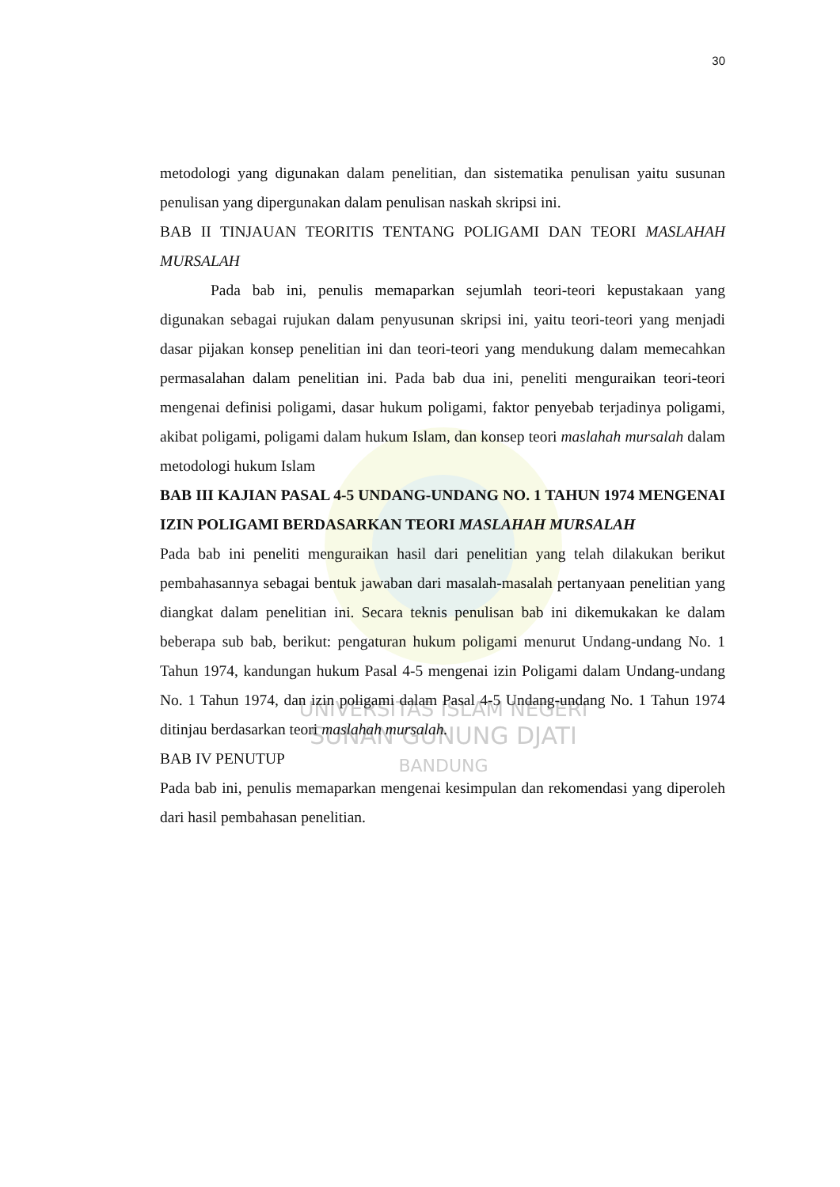UNIVERSITAS ISLAM NEGERI
SUNAN GUNUNG DJATI
BANDUNG
30
metodologi yang digunakan dalam penelitian, dan sistematika penulisan yaitu susunan penulisan yang dipergunakan dalam penulisan naskah skripsi ini.
BAB II TINJAUAN TEORITIS TENTANG POLIGAMI DAN TEORI MASLAHAH MURSALAH
Pada bab ini, penulis memaparkan sejumlah teori-teori kepustakaan yang digunakan sebagai rujukan dalam penyusunan skripsi ini, yaitu teori-teori yang menjadi dasar pijakan konsep penelitian ini dan teori-teori yang mendukung dalam memecahkan permasalahan dalam penelitian ini. Pada bab dua ini, peneliti menguraikan teori-teori mengenai definisi poligami, dasar hukum poligami, faktor penyebab terjadinya poligami, akibat poligami, poligami dalam hukum Islam, dan konsep teori maslahah mursalah dalam metodologi hukum Islam
BAB III KAJIAN PASAL 4-5 UNDANG-UNDANG NO. 1 TAHUN 1974 MENGENAI IZIN POLIGAMI BERDASARKAN TEORI MASLAHAH MURSALAH
Pada bab ini peneliti menguraikan hasil dari penelitian yang telah dilakukan berikut pembahasannya sebagai bentuk jawaban dari masalah-masalah pertanyaan penelitian yang diangkat dalam penelitian ini. Secara teknis penulisan bab ini dikemukakan ke dalam beberapa sub bab, berikut: pengaturan hukum poligami menurut Undang-undang No. 1 Tahun 1974, kandungan hukum Pasal 4-5 mengenai izin Poligami dalam Undang-undang No. 1 Tahun 1974, dan izin poligami dalam Pasal 4-5 Undang-undang No. 1 Tahun 1974 ditinjau berdasarkan teori maslahah mursalah.
BAB IV PENUTUP
Pada bab ini, penulis memaparkan mengenai kesimpulan dan rekomendasi yang diperoleh dari hasil pembahasan penelitian.